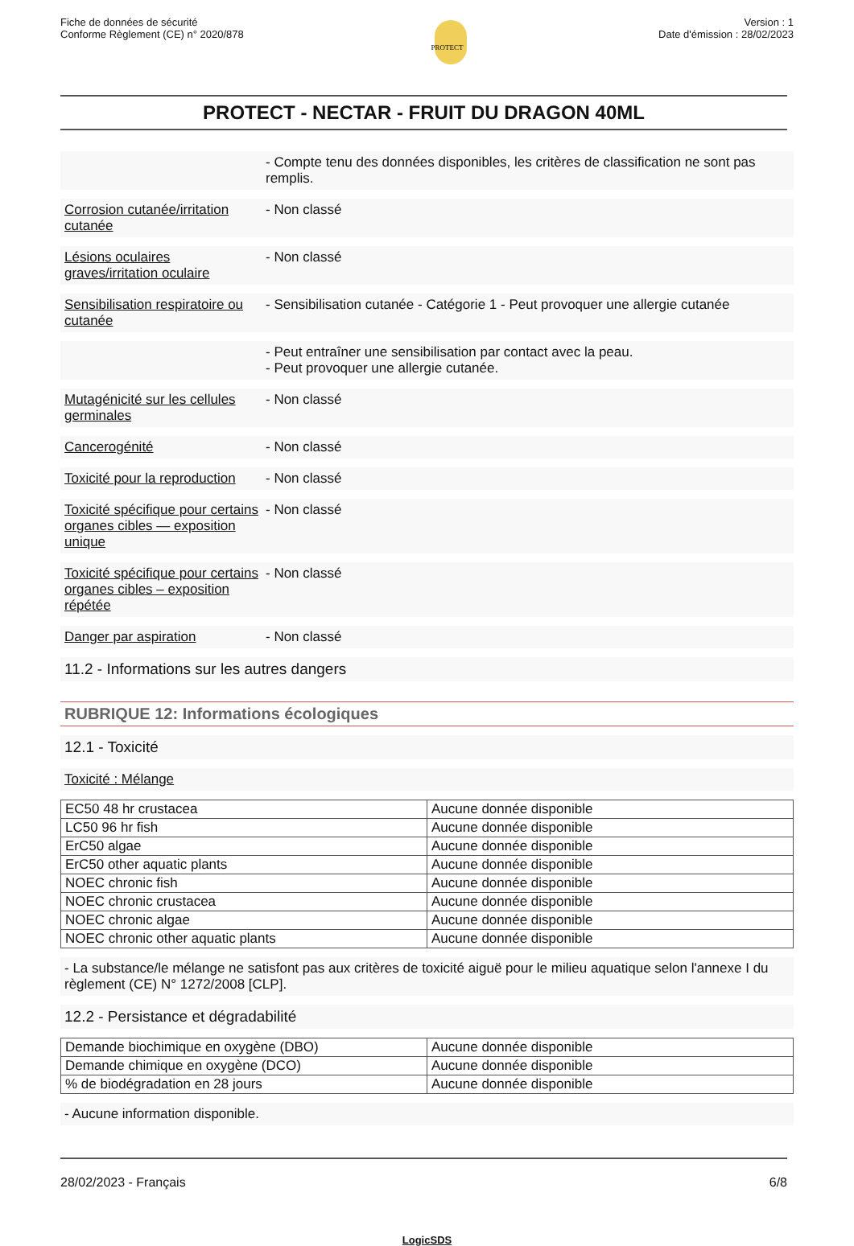Fiche de données de sécurité
Conforme Règlement (CE) n° 2020/878
PROTECT
Version : 1
Date d'émission : 28/02/2023
PROTECT - NECTAR - FRUIT DU DRAGON 40ML
- Compte tenu des données disponibles, les critères de classification ne sont pas remplis.
Corrosion cutanée/irritation cutanée
- Non classé
Lésions oculaires graves/irritation oculaire
- Non classé
Sensibilisation respiratoire ou cutanée
- Sensibilisation cutanée - Catégorie 1 - Peut provoquer une allergie cutanée
- Peut entraîner une sensibilisation par contact avec la peau.
- Peut provoquer une allergie cutanée.
Mutagénicité sur les cellules germinales
- Non classé
Cancerogénité - Non classé
Toxicité pour la reproduction
- Non classé
Toxicité spécifique pour certains organes cibles — exposition unique
- Non classé
Toxicité spécifique pour certains organes cibles – exposition répétée
- Non classé
Danger par aspiration - Non classé
11.2 - Informations sur les autres dangers
RUBRIQUE 12: Informations écologiques
12.1 - Toxicité
Toxicité : Mélange
| EC50 48 hr crustacea | Aucune donnée disponible |
| LC50 96 hr fish | Aucune donnée disponible |
| ErC50 algae | Aucune donnée disponible |
| ErC50 other aquatic plants | Aucune donnée disponible |
| NOEC chronic fish | Aucune donnée disponible |
| NOEC chronic crustacea | Aucune donnée disponible |
| NOEC chronic algae | Aucune donnée disponible |
| NOEC chronic other aquatic plants | Aucune donnée disponible |
- La substance/le mélange ne satisfont pas aux critères de toxicité aiguë pour le milieu aquatique selon l'annexe I du règlement (CE) N° 1272/2008 [CLP].
12.2 - Persistance et dégradabilité
| Demande biochimique en oxygène (DBO) | Aucune donnée disponible |
| Demande chimique en oxygène (DCO) | Aucune donnée disponible |
| % de biodégradation en 28 jours | Aucune donnée disponible |
- Aucune information disponible.
28/02/2023 - Français 6/8
LogicSDS